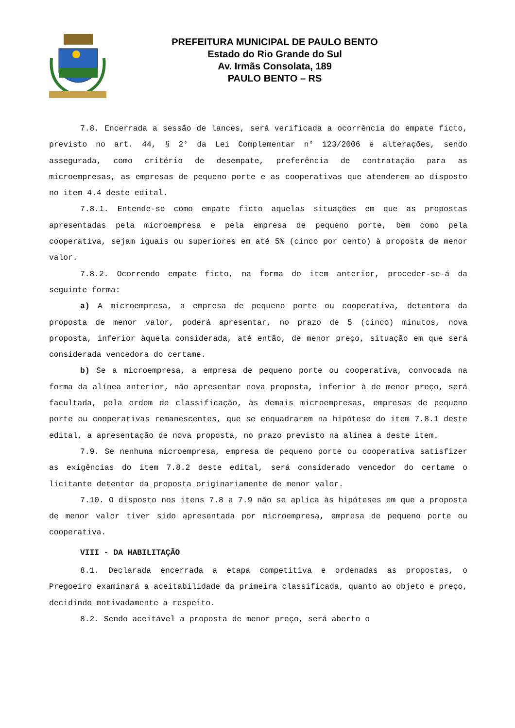PREFEITURA MUNICIPAL DE PAULO BENTO
Estado do Rio Grande do Sul
Av. Irmãs Consolata, 189
PAULO BENTO – RS
7.8. Encerrada a sessão de lances, será verificada a ocorrência do empate ficto, previsto no art. 44, § 2° da Lei Complementar n° 123/2006 e alterações, sendo assegurada, como critério de desempate, preferência de contratação para as microempresas, as empresas de pequeno porte e as cooperativas que atenderem ao disposto no item 4.4 deste edital.
7.8.1. Entende-se como empate ficto aquelas situações em que as propostas apresentadas pela microempresa e pela empresa de pequeno porte, bem como pela cooperativa, sejam iguais ou superiores em até 5% (cinco por cento) à proposta de menor valor.
7.8.2. Ocorrendo empate ficto, na forma do item anterior, proceder-se-á da seguinte forma:
a) A microempresa, a empresa de pequeno porte ou cooperativa, detentora da proposta de menor valor, poderá apresentar, no prazo de 5 (cinco) minutos, nova proposta, inferior àquela considerada, até então, de menor preço, situação em que será considerada vencedora do certame.
b) Se a microempresa, a empresa de pequeno porte ou cooperativa, convocada na forma da alínea anterior, não apresentar nova proposta, inferior à de menor preço, será facultada, pela ordem de classificação, às demais microempresas, empresas de pequeno porte ou cooperativas remanescentes, que se enquadrarem na hipótese do item 7.8.1 deste edital, a apresentação de nova proposta, no prazo previsto na alínea a deste item.
7.9. Se nenhuma microempresa, empresa de pequeno porte ou cooperativa satisfizer as exigências do item 7.8.2 deste edital, será considerado vencedor do certame o licitante detentor da proposta originariamente de menor valor.
7.10. O disposto nos itens 7.8 a 7.9 não se aplica às hipóteses em que a proposta de menor valor tiver sido apresentada por microempresa, empresa de pequeno porte ou cooperativa.
VIII - DA HABILITAÇÃO
8.1. Declarada encerrada a etapa competitiva e ordenadas as propostas, o Pregoeiro examinará a aceitabilidade da primeira classificada, quanto ao objeto e preço, decidindo motivadamente a respeito.
8.2. Sendo aceitável a proposta de menor preço, será aberto o